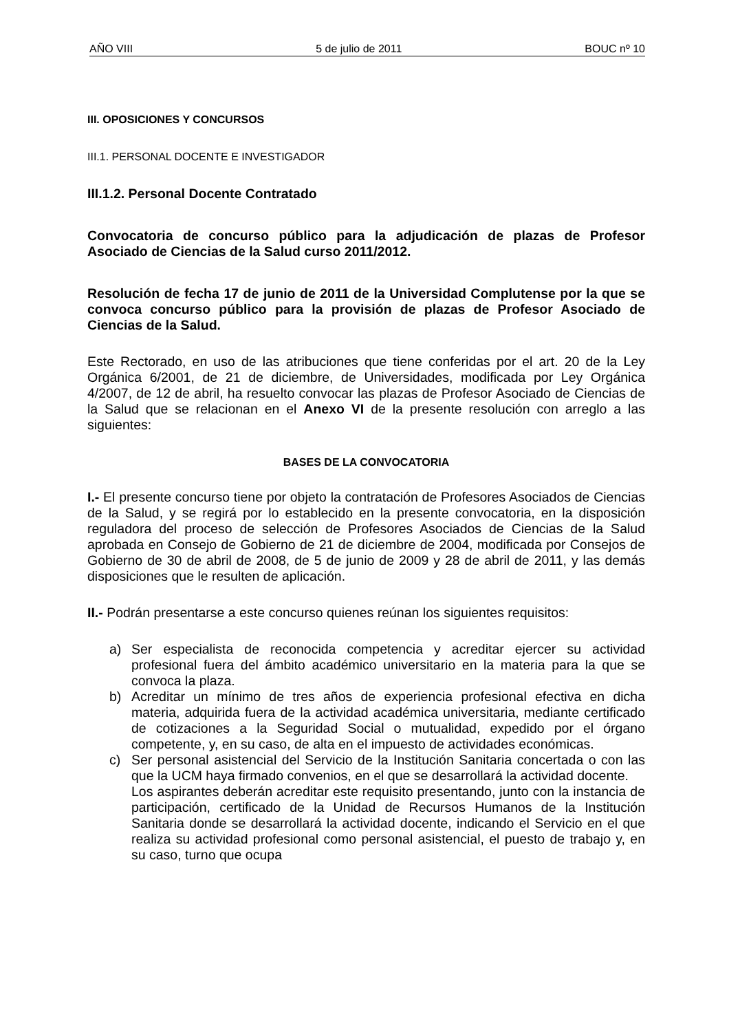AÑO VIII 5 de julio de 2011 BOUC nº 10
III. OPOSICIONES Y CONCURSOS
III.1. PERSONAL DOCENTE E INVESTIGADOR
III.1.2. Personal Docente Contratado
Convocatoria de concurso público para la adjudicación de plazas de Profesor Asociado de Ciencias de la Salud curso 2011/2012.
Resolución de fecha 17 de junio de 2011 de la Universidad Complutense por la que se convoca concurso público para la provisión de plazas de Profesor Asociado de Ciencias de la Salud.
Este Rectorado, en uso de las atribuciones que tiene conferidas por el art. 20 de la Ley Orgánica 6/2001, de 21 de diciembre, de Universidades, modificada por Ley Orgánica 4/2007, de 12 de abril, ha resuelto convocar las plazas de Profesor Asociado de Ciencias de la Salud que se relacionan en el Anexo VI de la presente resolución con arreglo a las siguientes:
BASES DE LA CONVOCATORIA
I.- El presente concurso tiene por objeto la contratación de Profesores Asociados de Ciencias de la Salud, y se regirá por lo establecido en la presente convocatoria, en la disposición reguladora del proceso de selección de Profesores Asociados de Ciencias de la Salud aprobada en Consejo de Gobierno de 21 de diciembre de 2004, modificada por Consejos de Gobierno de 30 de abril de 2008, de 5 de junio de 2009 y 28 de abril de 2011, y las demás disposiciones que le resulten de aplicación.
II.- Podrán presentarse a este concurso quienes reúnan los siguientes requisitos:
a) Ser especialista de reconocida competencia y acreditar ejercer su actividad profesional fuera del ámbito académico universitario en la materia para la que se convoca la plaza.
b) Acreditar un mínimo de tres años de experiencia profesional efectiva en dicha materia, adquirida fuera de la actividad académica universitaria, mediante certificado de cotizaciones a la Seguridad Social o mutualidad, expedido por el órgano competente, y, en su caso, de alta en el impuesto de actividades económicas.
c) Ser personal asistencial del Servicio de la Institución Sanitaria concertada o con las que la UCM haya firmado convenios, en el que se desarrollará la actividad docente.
Los aspirantes deberán acreditar este requisito presentando, junto con la instancia de participación, certificado de la Unidad de Recursos Humanos de la Institución Sanitaria donde se desarrollará la actividad docente, indicando el Servicio en el que realiza su actividad profesional como personal asistencial, el puesto de trabajo y, en su caso, turno que ocupa